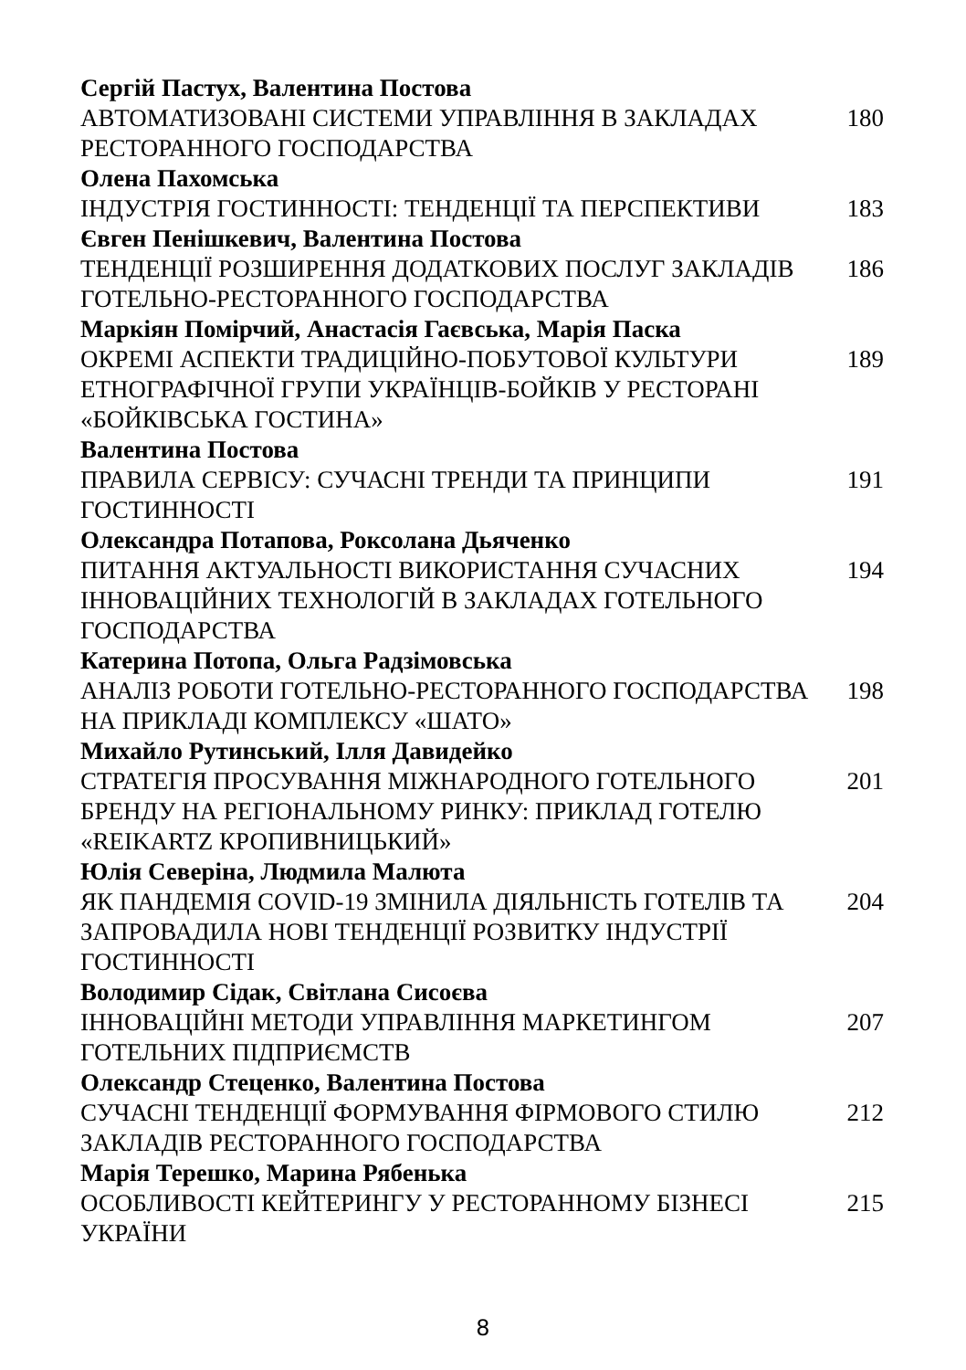Сергій Пастух, Валентина Постова
АВТОМАТИЗОВАНІ СИСТЕМИ УПРАВЛІННЯ В ЗАКЛАДАХ РЕСТОРАННОГО ГОСПОДАРСТВА
180
Олена Пахомська
ІНДУСТРІЯ ГОСТИННОСТІ: ТЕНДЕНЦІЇ ТА ПЕРСПЕКТИВИ 183
Євген Пенішкевич, Валентина Постова
ТЕНДЕНЦІЇ РОЗШИРЕННЯ ДОДАТКОВИХ ПОСЛУГ ЗАКЛАДІВ ГОТЕЛЬНО-РЕСТОРАННОГО ГОСПОДАРСТВА
186
Маркіян Помірчий, Анастасія Гаєвська, Марія Паска
ОКРЕМІ АСПЕКТИ ТРАДИЦІЙНО-ПОБУТОВОЇ КУЛЬТУРИ ЕТНОГРАФІЧНОЇ ГРУПИ УКРАЇНЦІВ-БОЙКІВ У РЕСТОРАНІ «БОЙКІВСЬКА ГОСТИНА»
189
Валентина Постова
ПРАВИЛА СЕРВІСУ: СУЧАСНІ ТРЕНДИ ТА ПРИНЦИПИ ГОСТИННОСТІ
191
Олександра Потапова, Роксолана Дьяченко
ПИТАННЯ АКТУАЛЬНОСТІ ВИКОРИСТАННЯ СУЧАСНИХ ІННОВАЦІЙНИХ ТЕХНОЛОГІЙ В ЗАКЛАДАХ ГОТЕЛЬНОГО ГОСПОДАРСТВА
194
Катерина Потопа, Ольга Радзімовська
АНАЛІЗ РОБОТИ ГОТЕЛЬНО-РЕСТОРАННОГО ГОСПОДАРСТВА НА ПРИКЛАДІ КОМПЛЕКСУ «ШАТО»
198
Михайло Рутинський, Ілля Давидейко
СТРАТЕГІЯ ПРОСУВАННЯ МІЖНАРОДНОГО ГОТЕЛЬНОГО БРЕНДУ НА РЕГІОНАЛЬНОМУ РИНКУ: ПРИКЛАД ГОТЕЛЮ «REIKARTZ КРОПИВНИЦЬКИЙ»
201
Юлія Северіна, Людмила Малюта
ЯК ПАНДЕМІЯ COVID-19 ЗМІНИЛА ДІЯЛЬНІСТЬ ГОТЕЛІВ ТА ЗАПРОВАДИЛА НОВІ ТЕНДЕНЦІЇ РОЗВИТКУ ІНДУСТРІЇ ГОСТИННОСТІ
204
Володимир Сідак, Світлана Сисоєва
ІННОВАЦІЙНІ МЕТОДИ УПРАВЛІННЯ МАРКЕТИНГОМ ГОТЕЛЬНИХ ПІДПРИЄМСТВ
207
Олександр Стеценко, Валентина Постова
СУЧАСНІ ТЕНДЕНЦІЇ ФОРМУВАННЯ ФІРМОВОГО СТИЛЮ ЗАКЛАДІВ РЕСТОРАННОГО ГОСПОДАРСТВА
212
Марія Терешко, Марина Рябенька
ОСОБЛИВОСТІ КЕЙТЕРИНГУ У РЕСТОРАННОМУ БІЗНЕСІ УКРАЇНИ
215
8